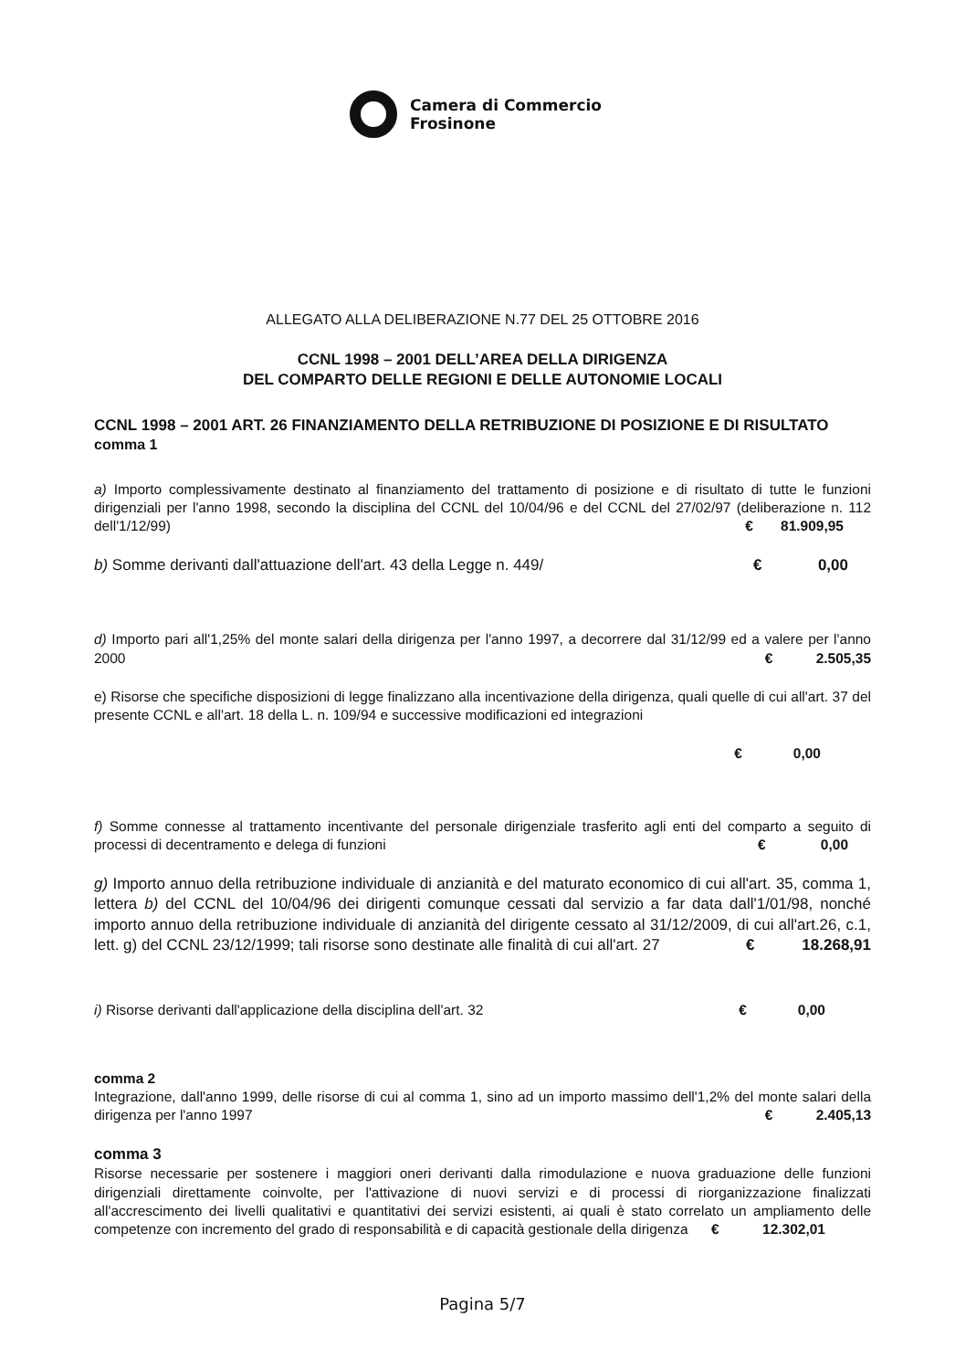Camera di Commercio
Frosinone
ALLEGATO ALLA DELIBERAZIONE N.77 DEL 25 OTTOBRE 2016
CCNL 1998 – 2001 DELL’AREA DELLA DIRIGENZA
DEL COMPARTO DELLE REGIONI E DELLE AUTONOMIE LOCALI
CCNL 1998 – 2001 ART. 26 FINANZIAMENTO DELLA RETRIBUZIONE DI POSIZIONE E DI RISULTATO
comma 1
a) Importo complessivamente destinato al finanziamento del trattamento di posizione e di risultato di tutte le funzioni dirigenziali per l'anno 1998, secondo la disciplina del CCNL del 10/04/96 e del CCNL del 27/02/97 (deliberazione n. 112 dell'1/12/99) € 81.909,95
b) Somme derivanti dall'attuazione dell'art. 43 della Legge n. 449/ € 0,00
d) Importo pari all'1,25% del monte salari della dirigenza per l'anno 1997, a decorrere dal 31/12/99 ed a valere per l'anno 2000 € 2.505,35
e) Risorse che specifiche disposizioni di legge finalizzano alla incentivazione della dirigenza, quali quelle di cui all'art. 37 del presente CCNL e all'art. 18 della L. n. 109/94 e successive modificazioni ed integrazioni
€ 0,00
f) Somme connesse al trattamento incentivante del personale dirigenziale trasferito agli enti del comparto a seguito di processi di decentramento e delega di funzioni € 0,00
g) Importo annuo della retribuzione individuale di anzianità e del maturato economico di cui all'art. 35, comma 1, lettera b) del CCNL del 10/04/96 dei dirigenti comunque cessati dal servizio a far data dall'1/01/98, nonché importo annuo della retribuzione individuale di anzianità del dirigente cessato al 31/12/2009, di cui all'art.26, c.1, lett. g) del CCNL 23/12/1999; tali risorse sono destinate alle finalità di cui all'art. 27 € 18.268,91
i) Risorse derivanti dall'applicazione della disciplina dell'art. 32 € 0,00
comma 2
Integrazione, dall'anno 1999, delle risorse di cui al comma 1, sino ad un importo massimo dell'1,2% del monte salari della dirigenza per l'anno 1997 € 2.405,13
comma 3
Risorse necessarie per sostenere i maggiori oneri derivanti dalla rimodulazione e nuova graduazione delle funzioni dirigenziali direttamente coinvolte, per l'attivazione di nuovi servizi e di processi di riorganizzazione finalizzati all'accrescimento dei livelli qualitativi e quantitativi dei servizi esistenti, ai quali è stato correlato un ampliamento delle competenze con incremento del grado di responsabilità e di capacità gestionale della dirigenza € 12.302,01
Pagina 5/7